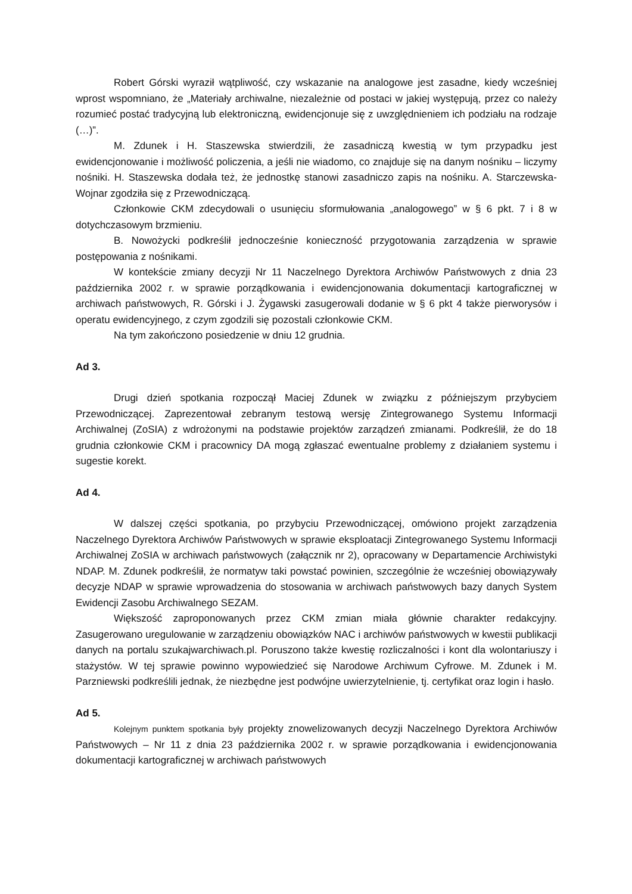Robert Górski wyraził wątpliwość, czy wskazanie na analogowe jest zasadne, kiedy wcześniej wprost wspomniano, że „Materiały archiwalne, niezależnie od postaci w jakiej występują, przez co należy rozumieć postać tradycyjną lub elektroniczną, ewidencjonuje się z uwzględnieniem ich podziału na rodzaje (…)”.
M. Zdunek i H. Staszewska stwierdzili, że zasadniczą kwestią w tym przypadku jest ewidencjonowanie i możliwość policzenia, a jeśli nie wiadomo, co znajduje się na danym nośniku – liczymy nośniki. H. Staszewska dodała też, że jednostkę stanowi zasadniczo zapis na nośniku. A. Starczewska-Wojnar zgodziła się z Przewodniczącą.
Członkowie CKM zdecydowali o usunięciu sformułowania „analogowego” w § 6 pkt. 7 i 8 w dotychczasowym brzmieniu.
B. Nowożycki podkreślił jednocześnie konieczność przygotowania zarządzenia w sprawie postępowania z nośnikami.
W kontekście zmiany decyzji Nr 11 Naczelnego Dyrektora Archiwów Państwowych z dnia 23 października 2002 r. w sprawie porządkowania i ewidencjonowania dokumentacji kartograficznej w archiwach państwowych, R. Górski i J. Żygawski zasugerowali dodanie w § 6 pkt 4 także pierworysów i operatu ewidencyjnego, z czym zgodzili się pozostali członkowie CKM.
Na tym zakończono posiedzenie w dniu 12 grudnia.
Ad 3.
Drugi dzień spotkania rozpoczął Maciej Zdunek w związku z późniejszym przybyciem Przewodniczącej. Zaprezentował zebranym testową wersję Zintegrowanego Systemu Informacji Archiwalnej (ZoSIA) z wdrożonymi na podstawie projektów zarządzeń zmianami. Podkreślił, że do 18 grudnia członkowie CKM i pracownicy DA mogą zgłaszać ewentualne problemy z działaniem systemu i sugestie korekt.
Ad 4.
W dalszej części spotkania, po przybyciu Przewodniczącej, omówiono projekt zarządzenia Naczelnego Dyrektora Archiwów Państwowych w sprawie eksploatacji Zintegrowanego Systemu Informacji Archiwalnej ZoSIA w archiwach państwowych (załącznik nr 2), opracowany w Departamencie Archiwistyki NDAP. M. Zdunek podkreślił, że normatyw taki powstać powinien, szczególnie że wcześniej obowiązywały decyzje NDAP w sprawie wprowadzenia do stosowania w archiwach państwowych bazy danych System Ewidencji Zasobu Archiwalnego SEZAM.
Większość zaproponowanych przez CKM zmian miała głównie charakter redakcyjny. Zasugerowano uregulowanie w zarządzeniu obowiązków NAC i archiwów państwowych w kwestii publikacji danych na portalu szukajwarchiwach.pl. Poruszono także kwestię rozliczalności i kont dla wolontariuszy i stażystów. W tej sprawie powinno wypowiedzieć się Narodowe Archiwum Cyfrowe. M. Zdunek i M. Parzniewski podkreślili jednak, że niezbędne jest podwójne uwierzytelnienie, tj. certyfikat oraz login i hasło.
Ad 5.
Kolejnym punktem spotkania były projekty znowelizowanych decyzji Naczelnego Dyrektora Archiwów Państwowych – Nr 11 z dnia 23 października 2002 r. w sprawie porządkowania i ewidencjonowania dokumentacji kartograficznej w archiwach państwowych